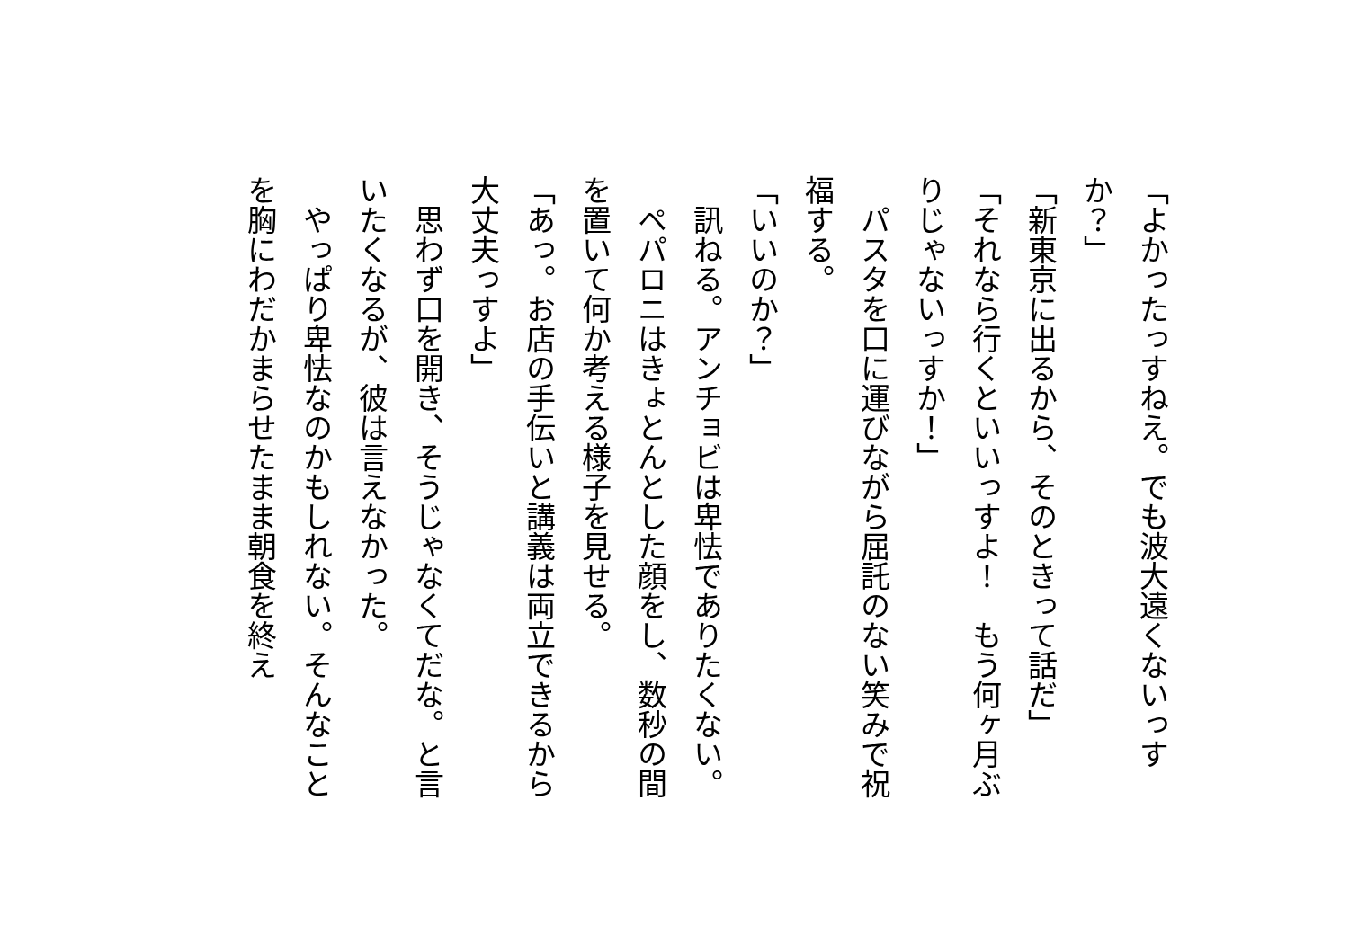「よかったっすねえ。でも波大遠くないっすか？」
「新東京に出るから、そのときって話だ」
「それなら行くといいっすよ！　もう何ヶ月ぶりじゃないっすか！」
　パスタを口に運びながら屈託のない笑みで祝福する。
「いいのか？」
　訊ねる。アンチョビは卑怯でありたくない。
　ペパロニはきょとんとした顔をし、数秒の間を置いて何か考える様子を見せる。
「あっ。お店の手伝いと講義は両立できるから大丈夫っすよ」
　思わず口を開き、そうじゃなくてだな。と言いたくなるが、彼は言えなかった。
　やっぱり卑怯なのかもしれない。そんなことを胸にわだかまらせたまま朝食を終え